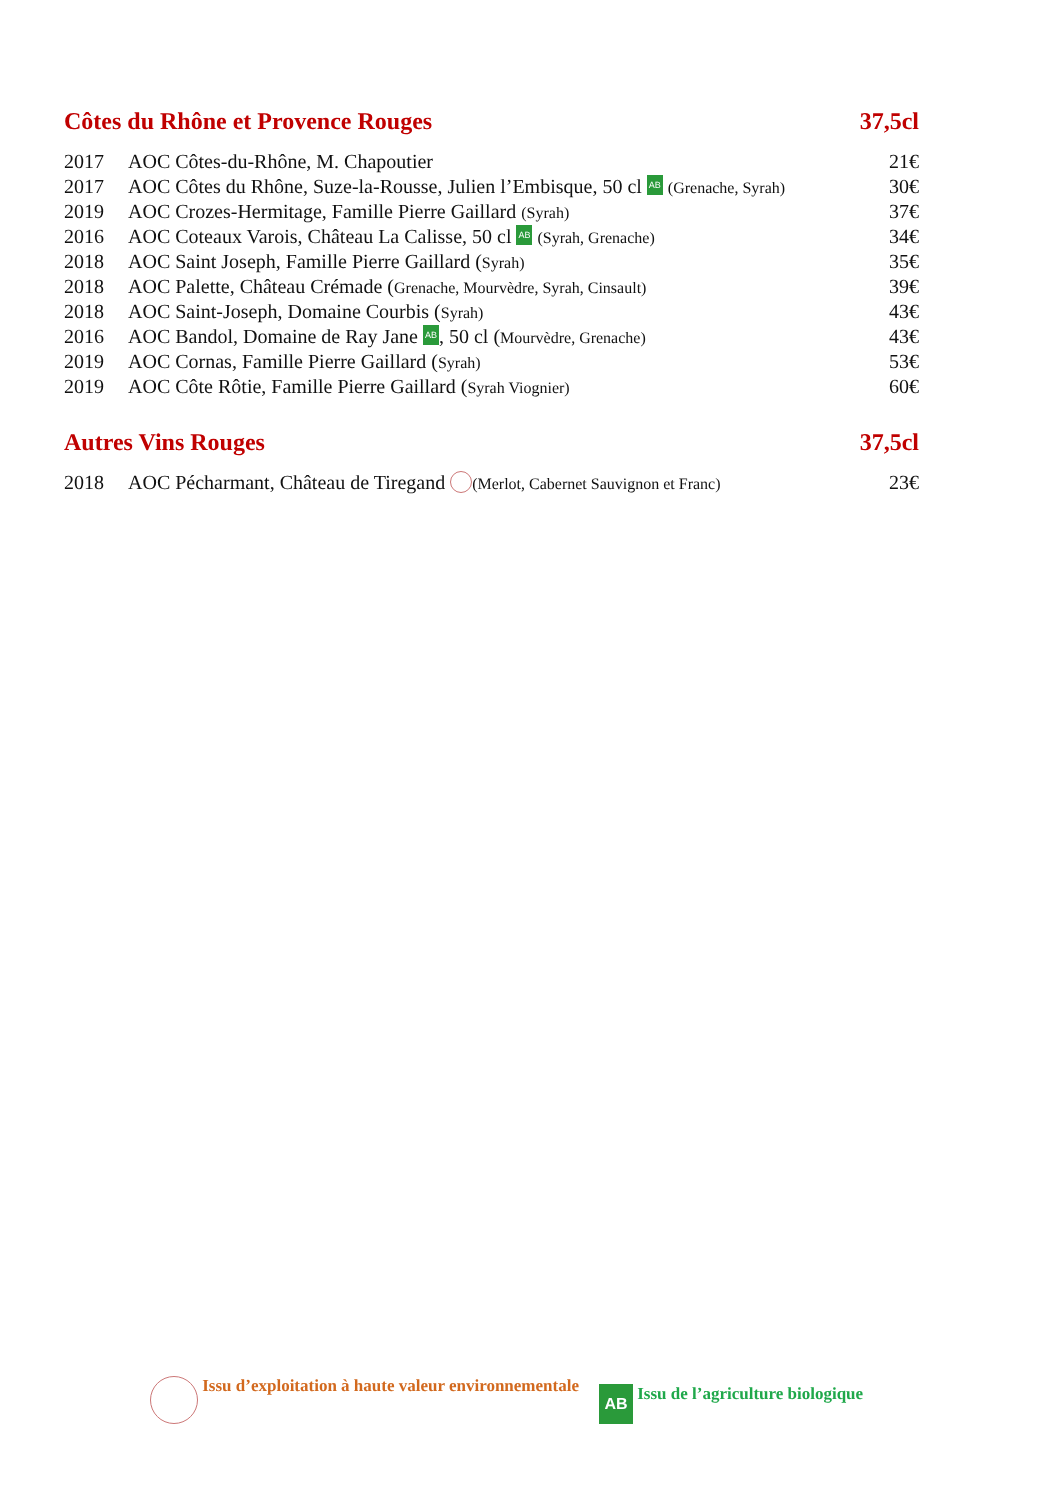Côtes du Rhône et Provence Rouges 37,5cl
| 2017 | AOC Côtes-du-Rhône, M. Chapoutier | 21€ |
| 2017 | AOC Côtes du Rhône, Suze-la-Rousse, Julien l’Embisque, 50 cl AB (Grenache, Syrah) | 30€ |
| 2019 | AOC Crozes-Hermitage, Famille Pierre Gaillard (Syrah) | 37€ |
| 2016 | AOC Coteaux Varois, Château La Calisse, 50 cl AB (Syrah, Grenache) | 34€ |
| 2018 | AOC Saint Joseph, Famille Pierre Gaillard ( Syrah) | 35€ |
| 2018 | AOC Palette, Château Crémade ( Grenache, Mourvèdre, Syrah, Cinsault) | 39€ |
| 2018 | AOC Saint-Joseph, Domaine Courbis ( Syrah) | 43€ |
| 2016 | AOC Bandol, Domaine de Ray Jane AB , 50 cl ( Mourvèdre, Grenache) | 43€ |
| 2019 | AOC Cornas, Famille Pierre Gaillard ( Syrah) | 53€ |
| 2019 | AOC Côte Rôtie, Famille Pierre Gaillard ( Syrah Viognier) | 60€ |
Autres Vins Rouges 37,5cl
| 2018 | AOC Pécharmant, Château de Tiregand (Merlot, Cabernet Sauvignon et Franc) | 23€ |
Issu d’exploitation à haute valeur environnementale AB Issu de l’agriculture biologique